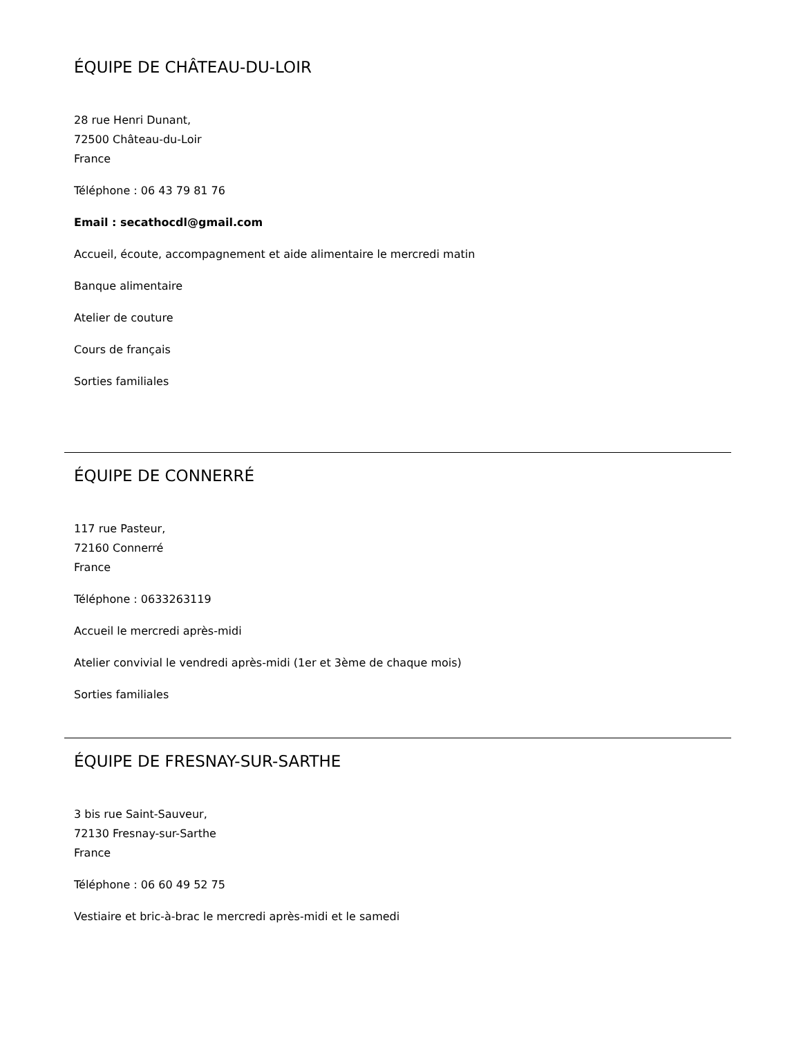ÉQUIPE DE CHÂTEAU-DU-LOIR
28 rue Henri Dunant,
72500 Château-du-Loir
France
Téléphone : 06 43 79 81 76
Email : secathocdl@gmail.com
Accueil, écoute, accompagnement et aide alimentaire le mercredi matin
Banque alimentaire
Atelier de couture
Cours de français
Sorties familiales
ÉQUIPE DE CONNERRÉ
117 rue Pasteur,
72160 Connerré
France
Téléphone : 0633263119
Accueil le mercredi après-midi
Atelier convivial le vendredi après-midi (1er et 3ème de chaque mois)
Sorties familiales
ÉQUIPE DE FRESNAY-SUR-SARTHE
3 bis rue Saint-Sauveur,
72130 Fresnay-sur-Sarthe
France
Téléphone : 06 60 49 52 75
Vestiaire et bric-à-brac le mercredi après-midi et le samedi